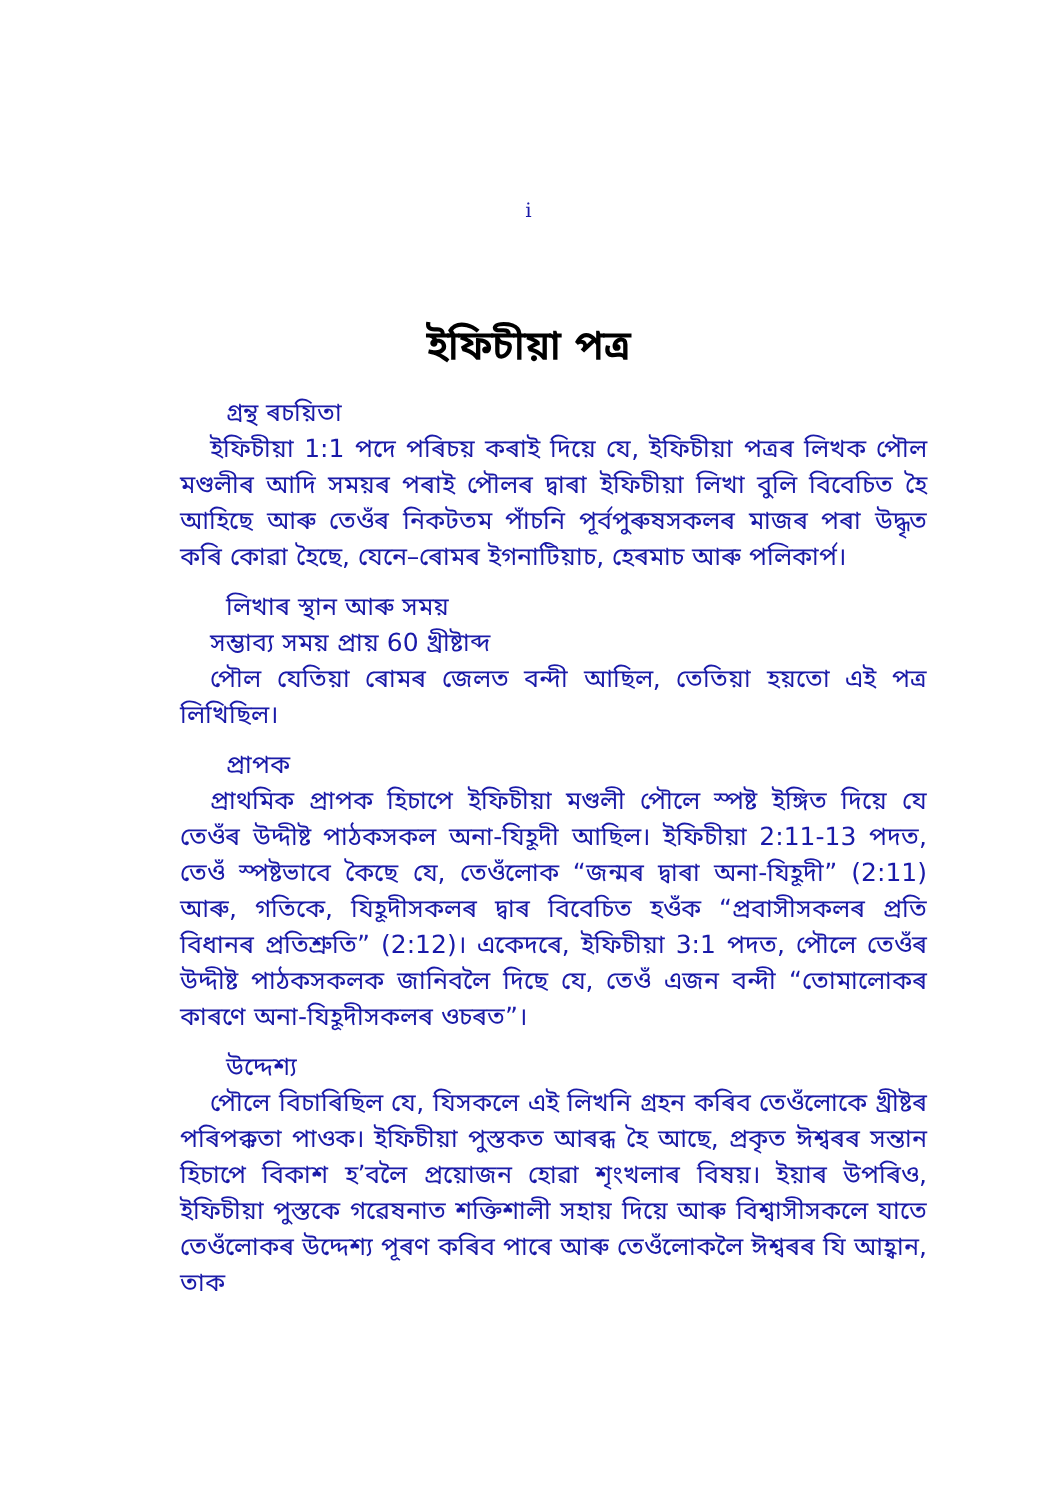i
ইফিচীয়া পত্ৰ
গ্ৰন্থ ৰচয়িতা
ইফিচীয়া 1:1 পদে পৰিচয় কৰাই দিয়ে যে, ইফিচীয়া পত্ৰৰ লিখক পৌল মণ্ডলীৰ আদি সময়ৰ পৰাই পৌলৰ দ্বাৰা ইফিচীয়া লিখা বুলি বিবেচিত হৈ আহিছে আৰু তেওঁৰ নিকটতম পাঁচনি পূৰ্বপুৰুষসকলৰ মাজৰ পৰা উদ্ধৃত কৰি কোৱা হৈছে, যেনে–ৰোমৰ ইগনাটিয়াচ, হেৰমাচ আৰু পলিকাৰ্প।
লিখাৰ স্থান আৰু সময়
সম্ভাব্য সময় প্ৰায় 60 খ্ৰীষ্টাব্দ
পৌল যেতিয়া ৰোমৰ জেলত বন্দী আছিল, তেতিয়া হয়তো এই পত্ৰ লিখিছিল।
প্ৰাপক
প্ৰাথমিক প্ৰাপক হিচাপে ইফিচীয়া মণ্ডলী পৌলে স্পষ্ট ইঙ্গিত দিয়ে যে তেওঁৰ উদ্দীষ্ট পাঠকসকল অনা-যিহূদী আছিল। ইফিচীয়া 2:11-13 পদত, তেওঁ স্পষ্টভাবে কৈছে যে, তেওঁলোক “জন্মৰ দ্বাৰা অনা-যিহূদী” (2:11) আৰু, গতিকে, যিহূদীসকলৰ দ্বাৰ বিবেচিত হওঁক “প্ৰবাসীসকলৰ প্ৰতি বিধানৰ প্ৰতিশ্ৰুতি” (2:12)। একেদৰে, ইফিচীয়া 3:1 পদত, পৌলে তেওঁৰ উদ্দীষ্ট পাঠকসকলক জানিবলৈ দিছে যে, তেওঁ এজন বন্দী “তোমালোকৰ কাৰণে অনা-যিহূদীসকলৰ ওচৰত”।
উদ্দেশ্য
পৌলে বিচাৰিছিল যে, যিসকলে এই লিখনি গ্ৰহন কৰিব তেওঁলোকে খ্ৰীষ্টৰ পৰিপক্কতা পাওক। ইফিচীয়া পুস্তকত আৰব্ধ হৈ আছে, প্ৰকৃত ঈশ্বৰৰ সন্তান হিচাপে বিকাশ হ’বলৈ প্ৰয়োজন হোৱা শৃংখলাৰ বিষয়। ইয়াৰ উপৰিও, ইফিচীয়া পুস্তকে গৱেষনাত শক্তিশালী সহায় দিয়ে আৰু বিশ্বাসীসকলে যাতে তেওঁলোকৰ উদ্দেশ্য পূৰণ কৰিব পাৰে আৰু তেওঁলোকলৈ ঈশ্বৰৰ যি আহ্বান, তাক